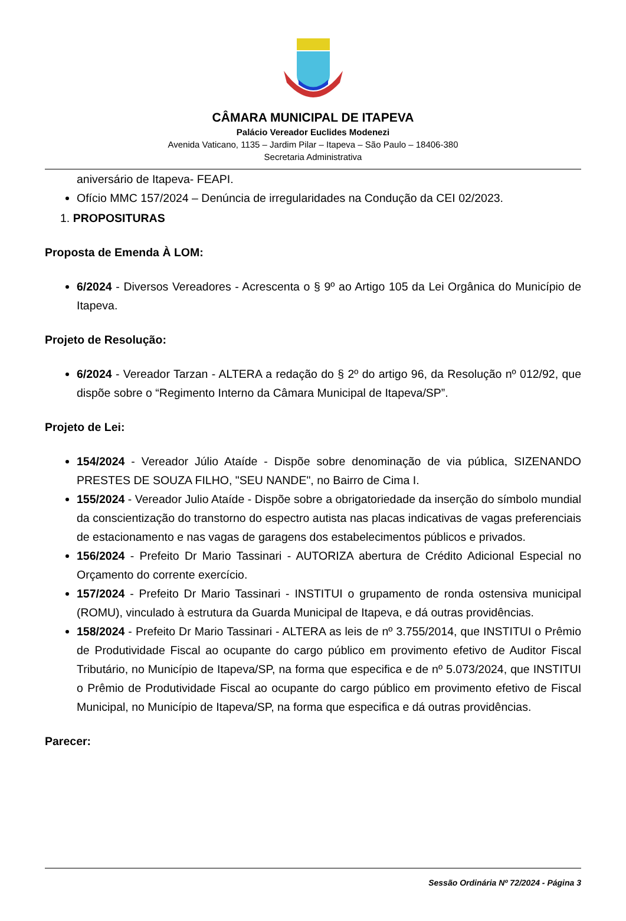CÂMARA MUNICIPAL DE ITAPEVA
Palácio Vereador Euclides Modenezi
Avenida Vaticano, 1135 – Jardim Pilar – Itapeva – São Paulo – 18406-380
Secretaria Administrativa
aniversário de Itapeva- FEAPI.
Ofício MMC 157/2024 – Denúncia de irregularidades na Condução da CEI 02/2023.
1. PROPOSITURAS
Proposta de Emenda À LOM:
6/2024 - Diversos Vereadores - Acrescenta o § 9º ao Artigo 105 da Lei Orgânica do Município de Itapeva.
Projeto de Resolução:
6/2024 - Vereador Tarzan - ALTERA a redação do § 2º do artigo 96, da Resolução nº 012/92, que dispõe sobre o “Regimento Interno da Câmara Municipal de Itapeva/SP”.
Projeto de Lei:
154/2024 - Vereador Júlio Ataíde - Dispõe sobre denominação de via pública, SIZENANDO PRESTES DE SOUZA FILHO, "SEU NANDE", no Bairro de Cima I.
155/2024 - Vereador Julio Ataíde - Dispõe sobre a obrigatoriedade da inserção do símbolo mundial da conscientização do transtorno do espectro autista nas placas indicativas de vagas preferenciais de estacionamento e nas vagas de garagens dos estabelecimentos públicos e privados.
156/2024 - Prefeito Dr Mario Tassinari - AUTORIZA abertura de Crédito Adicional Especial no Orçamento do corrente exercício.
157/2024 - Prefeito Dr Mario Tassinari - INSTITUI o grupamento de ronda ostensiva municipal (ROMU), vinculado à estrutura da Guarda Municipal de Itapeva, e dá outras providências.
158/2024 - Prefeito Dr Mario Tassinari - ALTERA as leis de nº 3.755/2014, que INSTITUI o Prêmio de Produtividade Fiscal ao ocupante do cargo público em provimento efetivo de Auditor Fiscal Tributário, no Município de Itapeva/SP, na forma que especifica e de nº 5.073/2024, que INSTITUI o Prêmio de Produtividade Fiscal ao ocupante do cargo público em provimento efetivo de Fiscal Municipal, no Município de Itapeva/SP, na forma que especifica e dá outras providências.
Parecer:
Sessão Ordinária Nº 72/2024 - Página 3